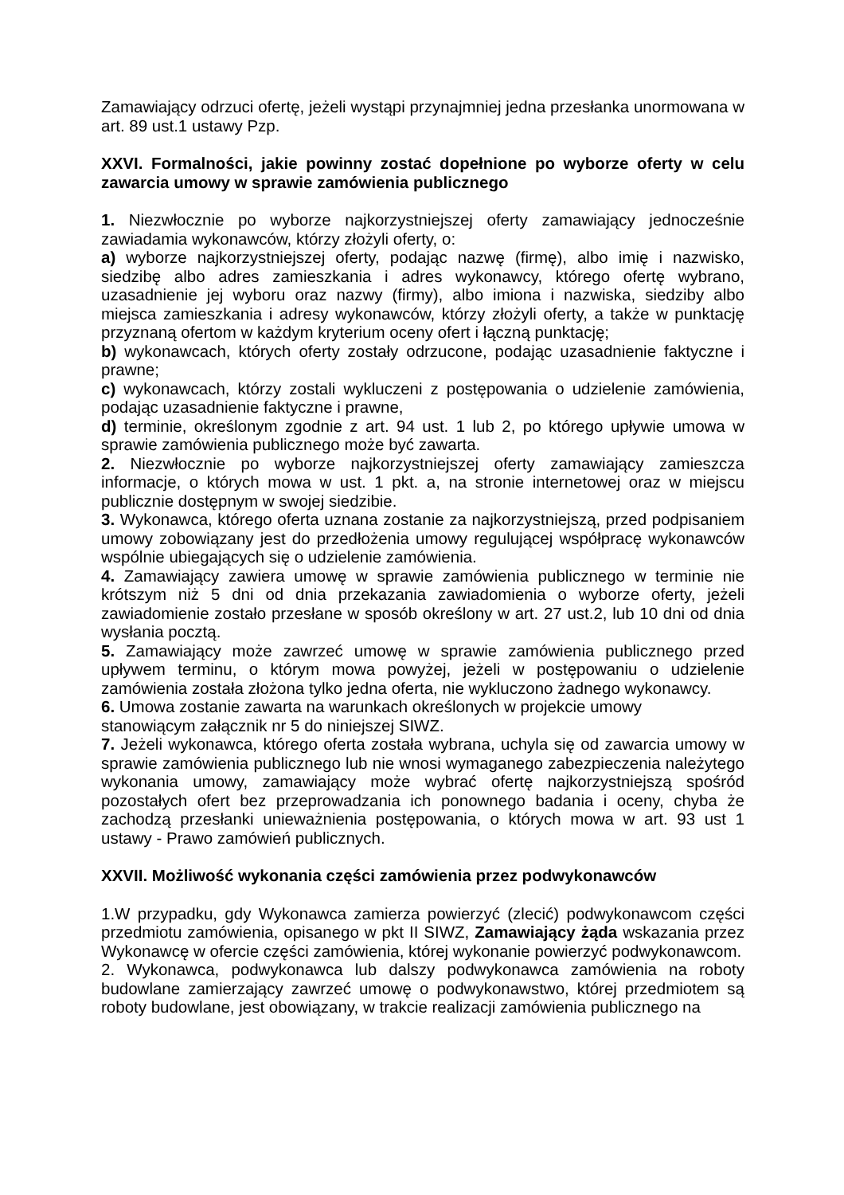Zamawiający odrzuci ofertę, jeżeli wystąpi przynajmniej jedna przesłanka unormowana w art. 89 ust.1 ustawy Pzp.
XXVI. Formalności, jakie powinny zostać dopełnione po wyborze oferty w celu zawarcia umowy w sprawie zamówienia publicznego
1. Niezwłocznie po wyborze najkorzystniejszej oferty zamawiający jednocześnie zawiadamia wykonawców, którzy złożyli oferty, o:
a) wyborze najkorzystniejszej oferty, podając nazwę (firmę), albo imię i nazwisko, siedzibę albo adres zamieszkania i adres wykonawcy, którego ofertę wybrano, uzasadnienie jej wyboru oraz nazwy (firmy), albo imiona i nazwiska, siedziby albo miejsca zamieszkania i adresy wykonawców, którzy złożyli oferty, a także w punktację przyznaną ofertom w każdym kryterium oceny ofert i łączną punktację;
b) wykonawcach, których oferty zostały odrzucone, podając uzasadnienie faktyczne i prawne;
c) wykonawcach, którzy zostali wykluczeni z postępowania o udzielenie zamówienia, podając uzasadnienie faktyczne i prawne,
d) terminie, określonym zgodnie z art. 94 ust. 1 lub 2, po którego upływie umowa w sprawie zamówienia publicznego może być zawarta.
2. Niezwłocznie po wyborze najkorzystniejszej oferty zamawiający zamieszcza informacje, o których mowa w ust. 1 pkt. a, na stronie internetowej oraz w miejscu publicznie dostępnym w swojej siedzibie.
3. Wykonawca, którego oferta uznana zostanie za najkorzystniejszą, przed podpisaniem umowy zobowiązany jest do przedłożenia umowy regulującej współpracę wykonawców wspólnie ubiegających się o udzielenie zamówienia.
4. Zamawiający zawiera umowę w sprawie zamówienia publicznego w terminie nie krótszym niż 5 dni od dnia przekazania zawiadomienia o wyborze oferty, jeżeli zawiadomienie zostało przesłane w sposób określony w art. 27 ust.2, lub 10 dni od dnia wysłania pocztą.
5. Zamawiający może zawrzeć umowę w sprawie zamówienia publicznego przed upływem terminu, o którym mowa powyżej, jeżeli w postępowaniu o udzielenie zamówienia została złożona tylko jedna oferta, nie wykluczono żadnego wykonawcy.
6. Umowa zostanie zawarta na warunkach określonych w projekcie umowy
stanowiącym załącznik nr 5 do niniejszej SIWZ.
7. Jeżeli wykonawca, którego oferta została wybrana, uchyla się od zawarcia umowy w sprawie zamówienia publicznego lub nie wnosi wymaganego zabezpieczenia należytego wykonania umowy, zamawiający może wybrać ofertę najkorzystniejszą spośród pozostałych ofert bez przeprowadzania ich ponownego badania i oceny, chyba że zachodzą przesłanki unieważnienia postępowania, o których mowa w art. 93 ust 1 ustawy - Prawo zamówień publicznych.
XXVII. Możliwość wykonania części zamówienia przez podwykonawców
1.W przypadku, gdy Wykonawca zamierza powierzyć (zlecić) podwykonawcom części przedmiotu zamówienia, opisanego w pkt II SIWZ, Zamawiający żąda wskazania przez Wykonawcę w ofercie części zamówienia, której wykonanie powierzyć podwykonawcom.
2. Wykonawca, podwykonawca lub dalszy podwykonawca zamówienia na roboty budowlane zamierzający zawrzeć umowę o podwykonawstwo, której przedmiotem są roboty budowlane, jest obowiązany, w trakcie realizacji zamówienia publicznego na